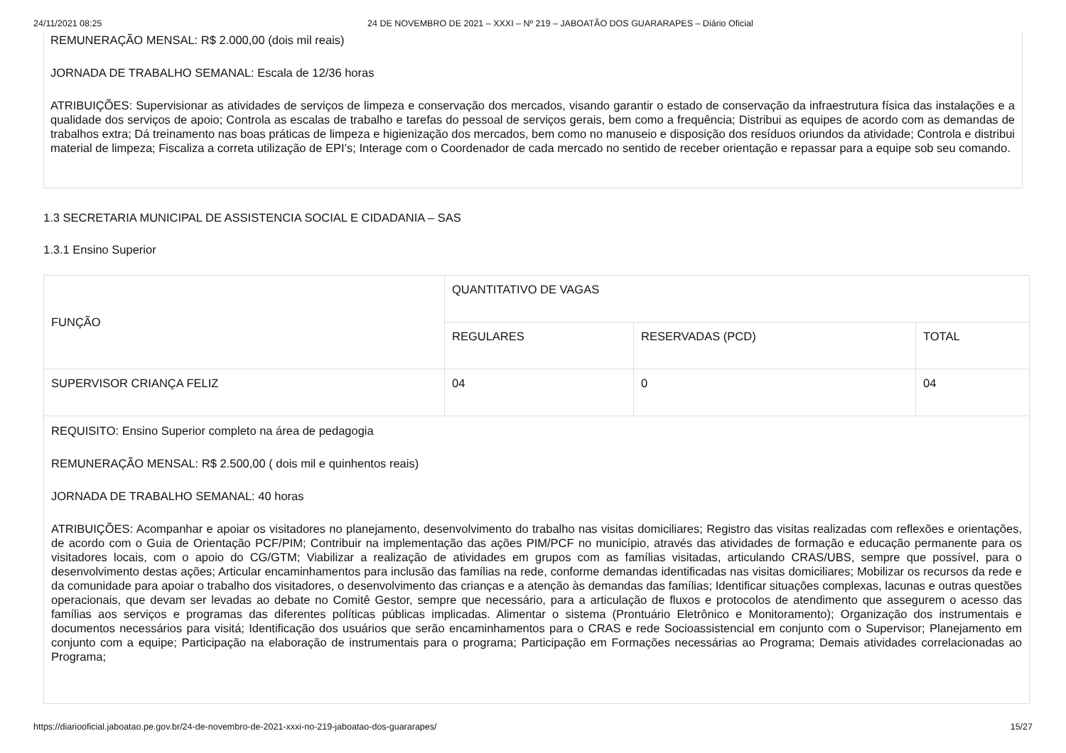24/11/2021 08:25 24 DE NOVEMBRO DE 2021 – XXXI – Nº 219 – JABOATÃO DOS GUARARAPES – Diário Oficial
REMUNERAÇÃO MENSAL: R$ 2.000,00 (dois mil reais)
JORNADA DE TRABALHO SEMANAL: Escala de 12/36 horas
ATRIBUIÇÕES: Supervisionar as atividades de serviços de limpeza e conservação dos mercados, visando garantir o estado de conservação da infraestrutura física das instalações e a qualidade dos serviços de apoio; Controla as escalas de trabalho e tarefas do pessoal de serviços gerais, bem como a frequência; Distribui as equipes de acordo com as demandas de trabalhos extra; Dá treinamento nas boas práticas de limpeza e higienização dos mercados, bem como no manuseio e disposição dos resíduos oriundos da atividade; Controla e distribui material de limpeza; Fiscaliza a correta utilização de EPI’s; Interage com o Coordenador de cada mercado no sentido de receber orientação e repassar para a equipe sob seu comando.
1.3 SECRETARIA MUNICIPAL DE ASSISTENCIA SOCIAL E CIDADANIA – SAS
1.3.1 Ensino Superior
| FUNÇÃO | QUANTITATIVO DE VAGAS | | |
| --- | --- | --- | --- |
| | REGULARES | RESERVADAS (PCD) | TOTAL |
| SUPERVISOR CRIANÇA FELIZ | 04 | 0 | 04 |
| REQUISITO: Ensino Superior completo na área de pedagogia REMUNERAÇÃO MENSAL: R$ 2.500,00 ( dois mil e quinhentos reais) JORNADA DE TRABALHO SEMANAL: 40 horas ATRIBUIÇÕES: Acompanhar e apoiar os visitadores no planejamento, desenvolvimento do trabalho nas visitas domiciliares; Registro das visitas realizadas com reflexões e orientações, de acordo com o Guia de Orientação PCF/PIM; Contribuir na implementação das ações PIM/PCF no município, através das atividades de formação e educação permanente para os visitadores locais, com o apoio do CG/GTM; Viabilizar a realização de atividades em grupos com as famílias visitadas, articulando CRAS/UBS, sempre que possível, para o desenvolvimento destas ações; Articular encaminhamentos para inclusão das famílias na rede, conforme demandas identificadas nas visitas domiciliares; Mobilizar os recursos da rede e da comunidade para apoiar o trabalho dos visitadores, o desenvolvimento das crianças e a atenção às demandas das famílias; Identificar situações complexas, lacunas e outras questões operacionais, que devam ser levadas ao debate no Comitê Gestor, sempre que necessário, para a articulação de fluxos e protocolos de atendimento que assegurem o acesso das famílias aos serviços e programas das diferentes políticas públicas implicadas. Alimentar o sistema (Prontuário Eletrônico e Monitoramento); Organização dos instrumentais e documentos necessários para visitá; Identificação dos usuários que serão encaminhamentos para o CRAS e rede Socioassistencial em conjunto com o Supervisor; Planejamento em conjunto com a equipe; Participação na elaboração de instrumentais para o programa; Participação em Formações necessárias ao Programa; Demais atividades correlacionadas ao Programa; | | | |
https://diariooficial.jaboatao.pe.gov.br/24-de-novembro-de-2021-xxxi-no-219-jaboatao-dos-guararapes/ 15/27